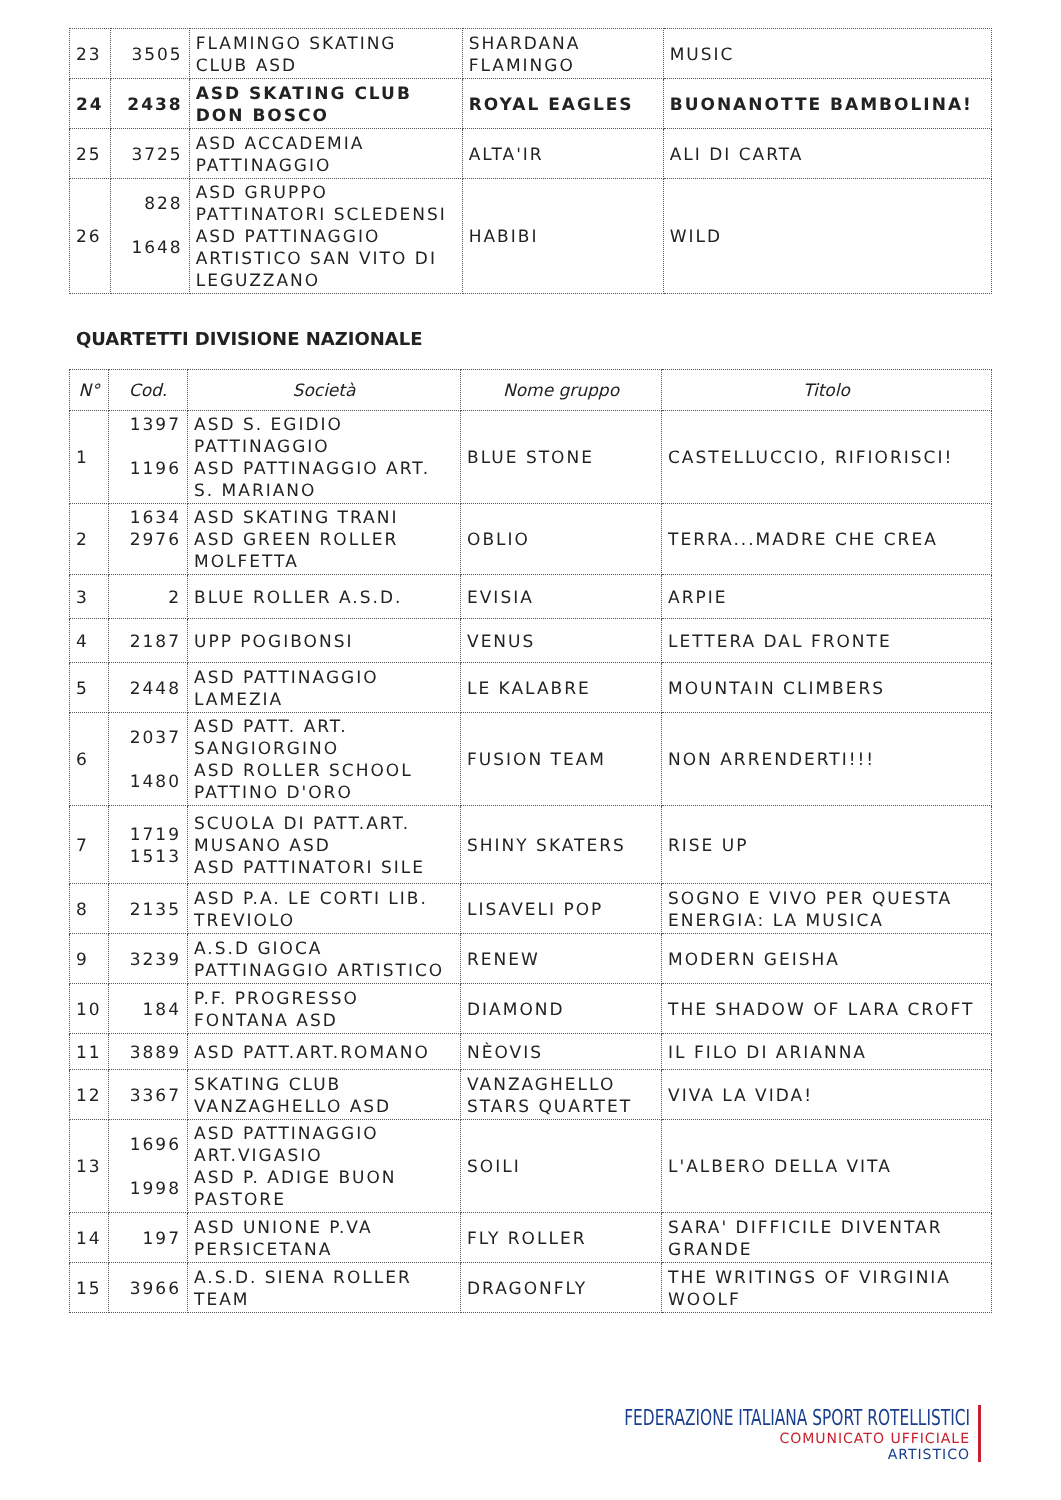| 23 | 3505 | FLAMINGO SKATING CLUB ASD | SHARDANA FLAMINGO | MUSIC |
| 24 | 2438 | ASD SKATING CLUB DON BOSCO | ROYAL EAGLES | BUONANOTTE BAMBOLINA! |
| 25 | 3725 | ASD ACCADEMIA PATTINAGGIO | ALTA'IR | ALI DI CARTA |
| 26 | 828 1648 | ASD GRUPPO PATTINATORI SCLEDENSI ASD PATTINAGGIO ARTISTICO SAN VITO DI LEGUZZANO | HABIBI | WILD |
QUARTETTI DIVISIONE NAZIONALE
| N° | Cod. | Società | Nome gruppo | Titolo |
| --- | --- | --- | --- | --- |
| 1 | 1397 1196 | ASD S. EGIDIO PATTINAGGIO ASD PATTINAGGIO ART. S. MARIANO | BLUE STONE | CASTELLUCCIO, RIFIORISCI! |
| 2 | 1634 2976 | ASD SKATING TRANI ASD GREEN ROLLER MOLFETTA | OBLIO | TERRA...MADRE CHE CREA |
| 3 | 2 | BLUE ROLLER A.S.D. | EVISIA | ARPIE |
| 4 | 2187 | UPP POGIBONSI | VENUS | LETTERA DAL FRONTE |
| 5 | 2448 | ASD PATTINAGGIO LAMEZIA | LE KALABRE | MOUNTAIN CLIMBERS |
| 6 | 2037 1480 | ASD PATT. ART. SANGIORGINO ASD ROLLER SCHOOL PATTINO D'ORO | FUSION TEAM | NON ARRENDERTI!!! |
| 7 | 1719 1513 | SCUOLA DI PATT.ART. MUSANO ASD ASD PATTINATORI SILE | SHINY SKATERS | RISE UP |
| 8 | 2135 | ASD P.A. LE CORTI LIB. TREVIOLO | LISAVELI POP | SOGNO E VIVO PER QUESTA ENERGIA: LA MUSICA |
| 9 | 3239 | A.S.D GIOCA PATTINAGGIO ARTISTICO | RENEW | MODERN GEISHA |
| 10 | 184 | P.F. PROGRESSO FONTANA ASD | DIAMOND | THE SHADOW OF LARA CROFT |
| 11 | 3889 | ASD PATT.ART.ROMANO | NÈOVIS | IL FILO DI ARIANNA |
| 12 | 3367 | SKATING CLUB VANZAGHELLO ASD | VANZAGHELLO STARS QUARTET | VIVA LA VIDA! |
| 13 | 1696 1998 | ASD PATTINAGGIO ART.VIGASIO ASD P. ADIGE BUON PASTORE | SOILI | L'ALBERO DELLA VITA |
| 14 | 197 | ASD UNIONE P.VA PERSICETANA | FLY ROLLER | SARA' DIFFICILE DIVENTAR GRANDE |
| 15 | 3966 | A.S.D. SIENA ROLLER TEAM | DRAGONFLY | THE WRITINGS OF VIRGINIA WOOLF |
FEDERAZIONE ITALIANA SPORT ROTELLISTICI
COMUNICATO UFFICIALE
ARTISTICO